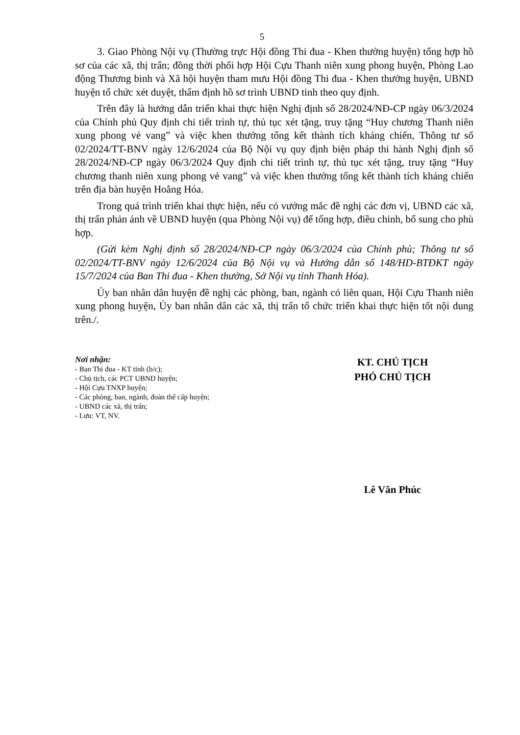5
3. Giao Phòng Nội vụ (Thường trực Hội đồng Thi đua - Khen thưởng huyện) tổng hợp hồ sơ của các xã, thị trấn; đồng thời phối hợp Hội Cựu Thanh niên xung phong huyện, Phòng Lao động Thương binh và Xã hội huyện tham mưu Hội đồng Thi đua - Khen thưởng huyện, UBND huyện tổ chức xét duyệt, thẩm định hồ sơ trình UBND tỉnh theo quy định.
Trên đây là hướng dẫn triển khai thực hiện Nghị định số 28/2024/NĐ-CP ngày 06/3/2024 của Chính phủ Quy định chi tiết trình tự, thủ tục xét tặng, truy tặng “Huy chương Thanh niên xung phong vẻ vang” và việc khen thưởng tổng kết thành tích kháng chiến, Thông tư số 02/2024/TT-BNV ngày 12/6/2024 của Bộ Nội vụ quy định biện pháp thi hành Nghị định số 28/2024/NĐ-CP ngày 06/3/2024 Quy định chi tiết trình tự, thủ tục xét tặng, truy tặng “Huy chương thanh niên xung phong vẻ vang” và việc khen thưởng tổng kết thành tích kháng chiến trên địa bàn huyện Hoằng Hóa.
Trong quá trình triển khai thực hiện, nếu có vướng mắc đề nghị các đơn vị, UBND các xã, thị trấn phản ánh về UBND huyện (qua Phòng Nội vụ) để tổng hợp, điều chỉnh, bổ sung cho phù hợp.
(Gửi kèm Nghị định số 28/2024/NĐ-CP ngày 06/3/2024 của Chính phủ; Thông tư số 02/2024/TT-BNV ngày 12/6/2024 của Bộ Nội vụ và Hướng dẫn số 148/HD-BTĐKT ngày 15/7/2024 của Ban Thi đua - Khen thưởng, Sở Nội vụ tỉnh Thanh Hóa).
Ủy ban nhân dân huyện đề nghị các phòng, ban, ngành có liên quan, Hội Cựu Thanh niên xung phong huyện, Ủy ban nhân dân các xã, thị trấn tổ chức triển khai thực hiện tốt nội dung trên./.
Nơi nhận:
- Ban Thi đua - KT tỉnh (b/c);
- Chủ tịch, các PCT UBND huyện;
- Hội Cựu TNXP huyện;
- Các phòng, ban, ngành, đoàn thể cấp huyện;
- UBND các xã, thị trấn;
- Lưu: VT, NV.
KT. CHỦ TỊCH
PHÓ CHỦ TỊCH
Lê Văn Phúc